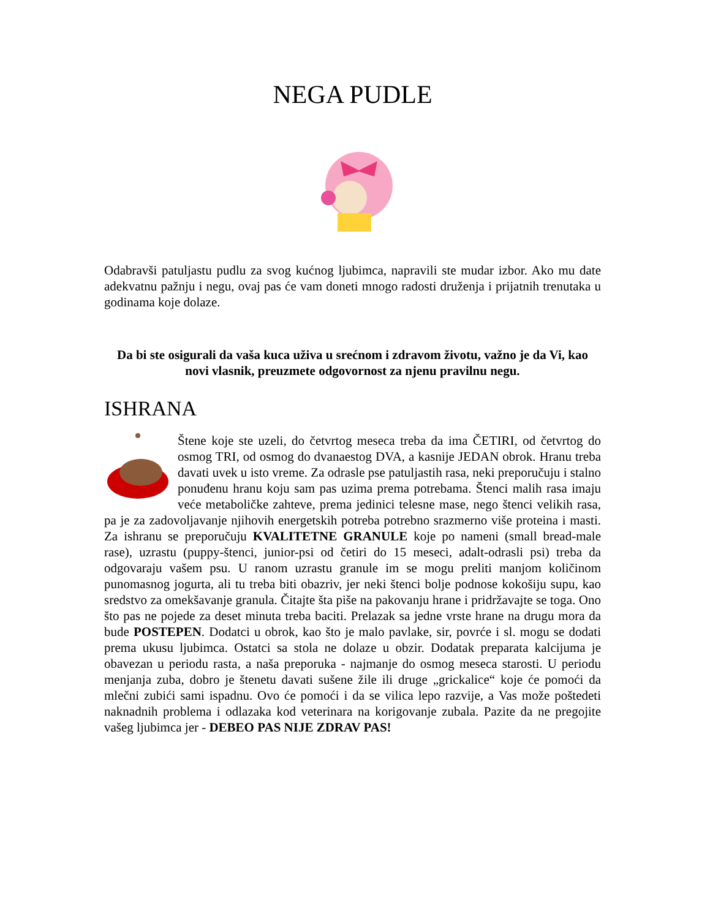NEGA PUDLE
Odabravši patuljastu pudlu za svog kućnog ljubimca, napravili ste mudar izbor. Ako mu date adekvatnu pažnju i negu, ovaj pas će vam doneti mnogo radosti druženja i prijatnih trenutaka u godinama koje dolaze.
Da bi ste osigurali da vaša kuca uživa u srećnom i zdravom životu, važno je da Vi, kao novi vlasnik, preuzmete odgovornost za njenu pravilnu negu.
ISHRANA
Štene koje ste uzeli, do četvrtog meseca treba da ima ČETIRI, od četvrtog do osmog TRI, od osmog do dvanaestog DVA, a kasnije JEDAN obrok. Hranu treba davati uvek u isto vreme. Za odrasle pse patuljastih rasa, neki preporučuju i stalno ponuđenu hranu koju sam pas uzima prema potrebama. Štenci malih rasa imaju veće metaboličke zahteve, prema jedinici telesne mase, nego štenci velikih rasa, pa je za zadovoljavanje njihovih energetskih potreba potrebno srazmerno više proteina i masti. Za ishranu se preporučuju KVALITETNE GRANULE koje po nameni (small bread-male rase), uzrastu (puppy-štenci, junior-psi od četiri do 15 meseci, adalt-odrasli psi) treba da odgovaraju vašem psu. U ranom uzrastu granule im se mogu preliti manjom količinom punomasnog jogurta, ali tu treba biti obazriv, jer neki štenci bolje podnose kokošiju supu, kao sredstvo za omekšavanje granula. Čitajte šta piše na pakovanju hrane i pridržavajte se toga. Ono što pas ne pojede za deset minuta treba baciti. Prelazak sa jedne vrste hrane na drugu mora da bude POSTEPEN. Dodatci u obrok, kao što je malo pavlake, sir, povrće i sl. mogu se dodati prema ukusu ljubimca. Ostatci sa stola ne dolaze u obzir. Dodatak preparata kalcijuma je obavezan u periodu rasta, a naša preporuka - najmanje do osmog meseca starosti. U periodu menjanja zuba, dobro je štenetu davati sušene žile ili druge „grickalice“ koje će pomoći da mlečni zubići sami ispadnu. Ovo će pomoći i da se vilica lepo razvije, a Vas može poštedeti naknadnih problema i odlazaka kod veterinara na korigovanje zubala. Pazite da ne pregojite vašeg ljubimca jer - DEBEO PAS NIJE ZDRAV PAS!